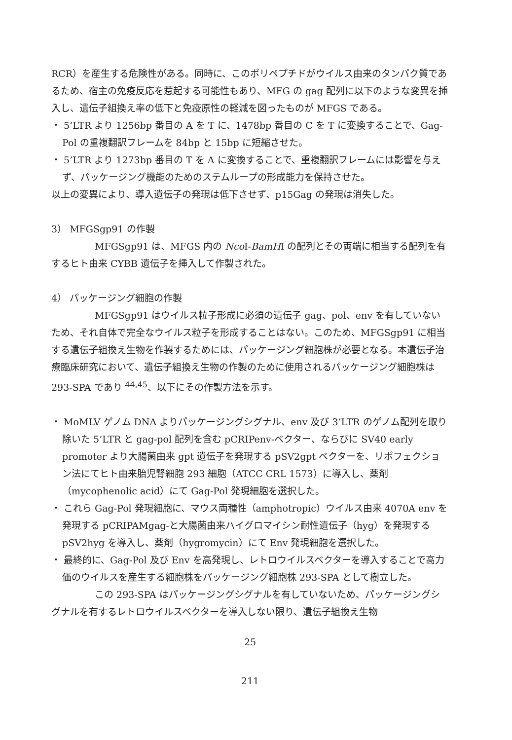RCR）を産生する危険性がある。同時に、このポリペプチドがウイルス由来のタンパク質であるため、宿主の免疫反応を惹起する可能性もあり、MFG の gag 配列に以下のような変異を挿入し、遺伝子組換え率の低下と免疫原性の軽減を図ったものが MFGS である。
・ 5’LTR より 1256bp 番目の A を T に、1478bp 番目の C を T に変換することで、Gag-Pol の重複翻訳フレームを 84bp と 15bp に短縮させた。
・ 5’LTR より 1273bp 番目の T を A に変換することで、重複翻訳フレームには影響を与えず、パッケージング機能のためのステムループの形成能力を保持させた。
以上の変異により、導入遺伝子の発現は低下させず、p15Gag の発現は消失した。
3） MFGSgp91 の作製
MFGSgp91 は、MFGS 内の Nco I-BamHI の配列とその両端に相当する配列を有するヒト由来 CYBB 遺伝子を挿入して作製された。
4） パッケージング細胞の作製
MFGSgp91 はウイルス粒子形成に必須の遺伝子 gag、pol、env を有していないため、それ自体で完全なウイルス粒子を形成することはない。このため、MFGSgp91 に相当する遺伝子組換え生物を作製するためには、パッケージング細胞株が必要となる。本遺伝子治療臨床研究において、遺伝子組換え生物の作製のために使用されるパッケージング細胞株は 293-SPA であり <sup>44,45</sup>、以下にその作製方法を示す。
・ MoMLV ゲノム DNA よりパッケージングシグナル、env 及び 3’LTR のゲノム配列を取り除いた 5’LTR と gag-pol 配列を含む pCRIPenv-ベクター、ならびに SV40 early promoter より大腸菌由来 gpt 遺伝子を発現する pSV2gpt ベクターを、リポフェクション法にてヒト由来胎児腎細胞 293 細胞（ATCC CRL 1573）に導入し、薬剤（mycophenolic acid）にて Gag-Pol 発現細胞を選択した。
・ これら Gag-Pol 発現細胞に、マウス両種性（amphotropic）ウイルス由来 4070A env を発現する pCRIPAMgag-と大腸菌由来ハイグロマイシン耐性遺伝子（hyg）を発現する pSV2hyg を導入し、薬剤（hygromycin）にて Env 発現細胞を選択した。
・ 最終的に、Gag-Pol 及び Env を高発現し、レトロウイルスベクターを導入することで高力価のウイルスを産生する細胞株をパッケージング細胞株 293-SPA として樹立した。
この 293-SPA はパッケージングシグナルを有していないため、パッケージングシグナルを有するレトロウイルスベクターを導入しない限り、遺伝子組換え生物
25
211